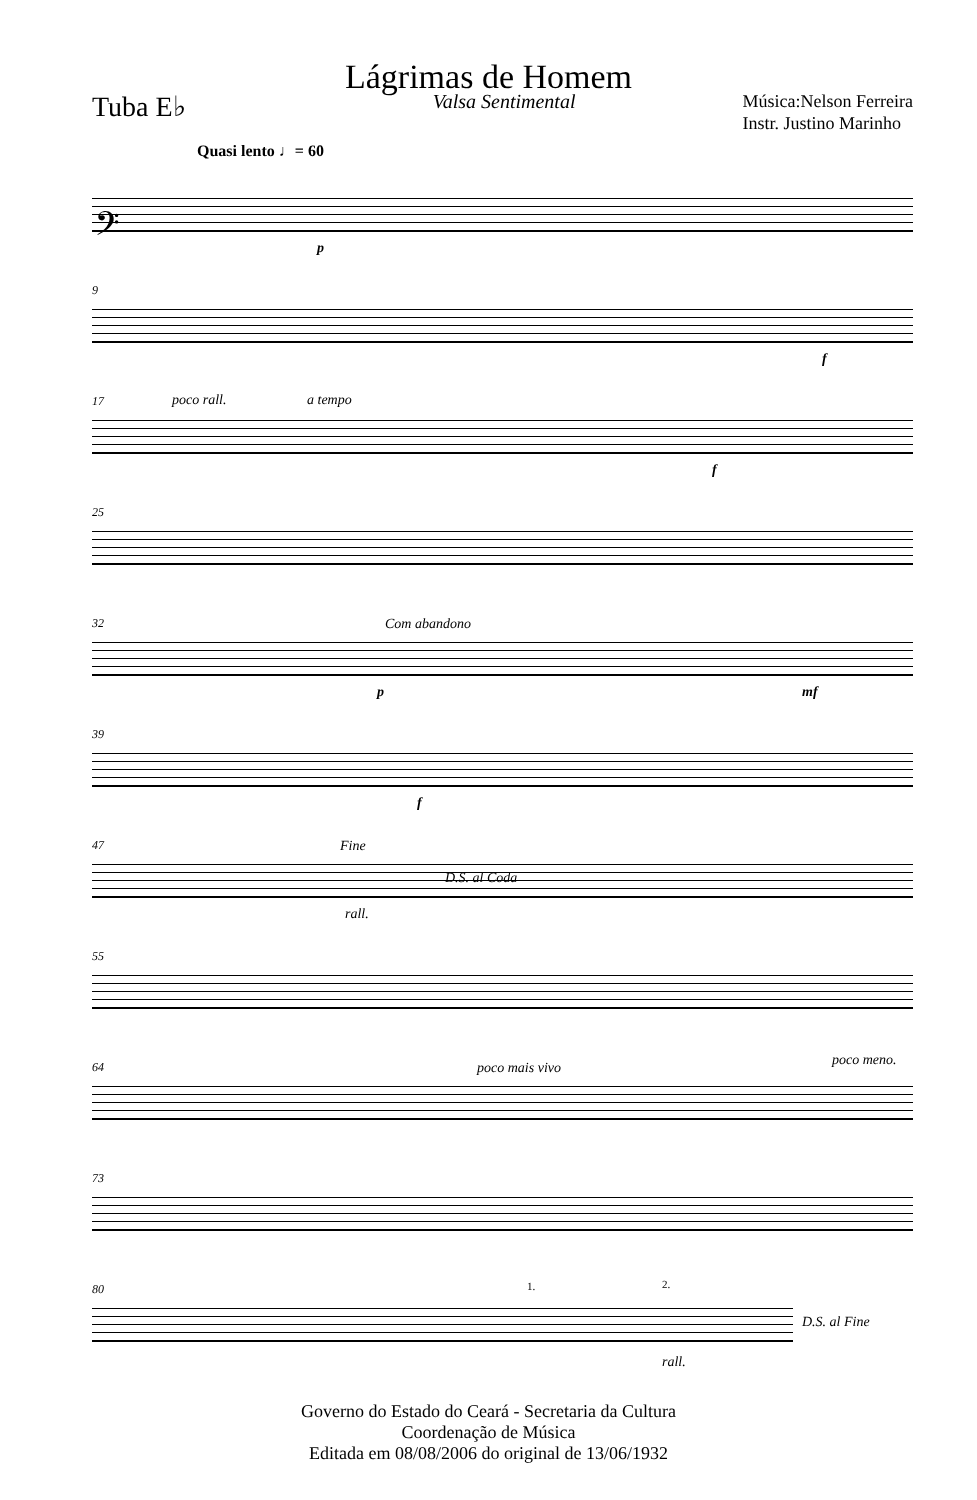Lágrimas de Homem
Tuba E♭ Valsa Sentimental Música:Nelson Ferreira
Instr. Justino Marinho
Quasi lento ♩= 60
𝄢
p
9
f
17 poco rall. a tempo
f
25
32 Com abandono
p mf
39
f
47 Fine
D.S. al Coda
rall.
55
64 poco mais vivo poco meno.
73
80 1. 2.
D.S. al Fine
rall.
Governo do Estado do Ceará - Secretaria da Cultura
Coordenação de Música
Editada em 08/08/2006 do original de 13/06/1932